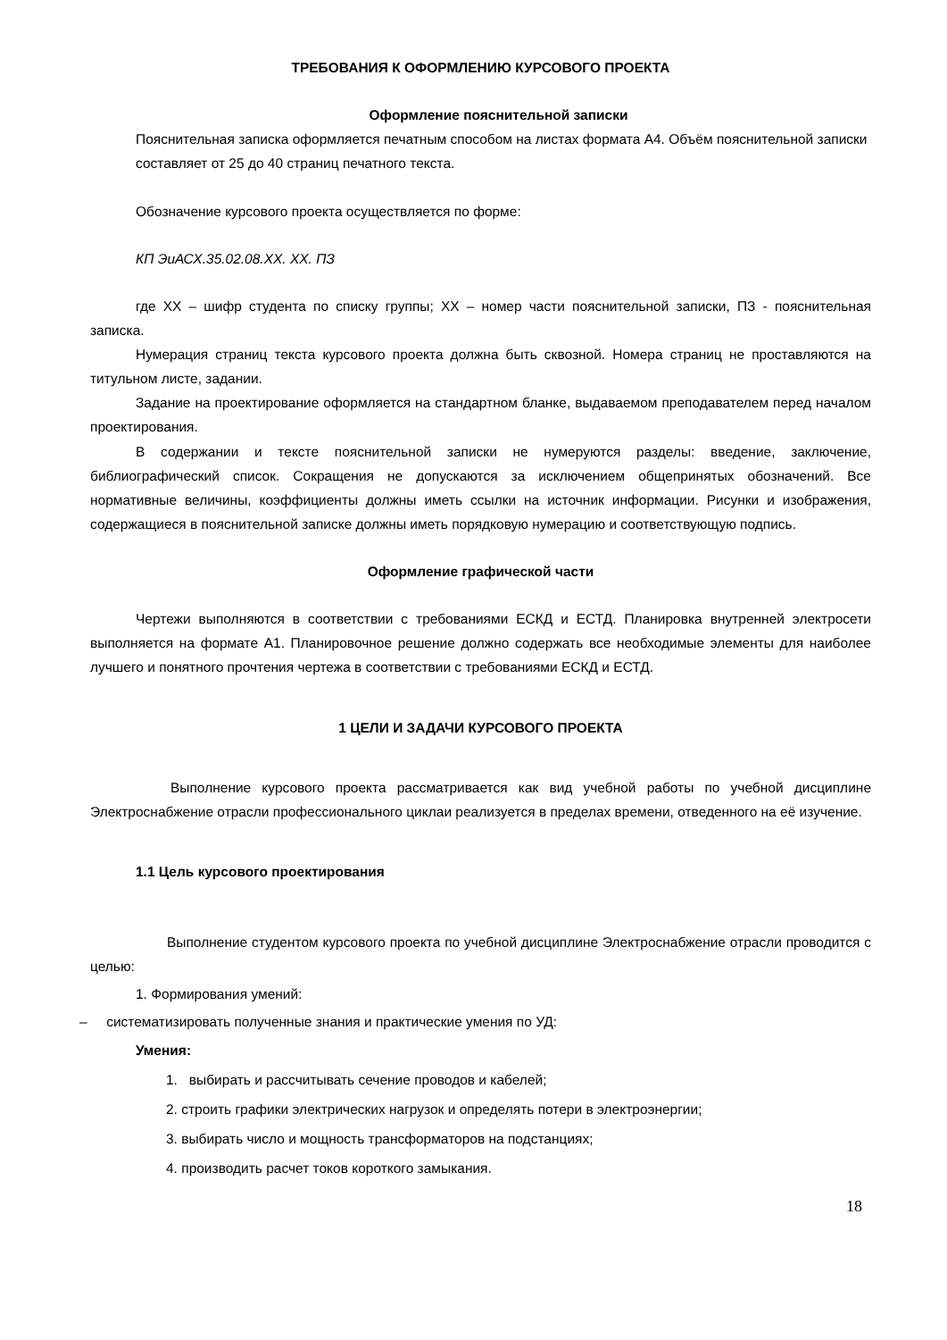ТРЕБОВАНИЯ К ОФОРМЛЕНИЮ КУРСОВОГО ПРОЕКТА
Оформление пояснительной записки
Пояснительная записка оформляется печатным способом на листах формата А4. Объём пояснительной записки составляет от 25 до 40 страниц печатного текста.
Обозначение курсового проекта осуществляется по форме:
КП ЭиАСХ.35.02.08.ХХ. ХХ. ПЗ
где ХХ – шифр студента по списку группы; ХХ – номер части пояснительной записки, ПЗ - пояснительная записка.
Нумерация страниц текста курсового проекта должна быть сквозной. Номера страниц не проставляются на титульном листе, задании.
Задание на проектирование оформляется на стандартном бланке, выдаваемом преподавателем перед началом проектирования.
В содержании и тексте пояснительной записки не нумеруются разделы: введение, заключение, библиографический список. Сокращения не допускаются за исключением общепринятых обозначений. Все нормативные величины, коэффициенты должны иметь ссылки на источник информации. Рисунки и изображения, содержащиеся в пояснительной записке должны иметь порядковую нумерацию и соответствующую подпись.
Оформление графической части
Чертежи выполняются в соответствии с требованиями ЕСКД и ЕСТД. Планировка внутренней электросети выполняется на формате А1. Планировочное решение должно содержать все необходимые элементы для наиболее лучшего и понятного прочтения чертежа в соответствии с требованиями ЕСКД и ЕСТД.
1 ЦЕЛИ И ЗАДАЧИ КУРСОВОГО ПРОЕКТА
Выполнение курсового проекта рассматривается как вид учебной работы по учебной дисциплине Электроснабжение отрасли профессионального циклаи реализуется в пределах времени, отведенного на её изучение.
1.1 Цель курсового проектирования
Выполнение студентом курсового проекта по учебной дисциплине Электроснабжение отрасли проводится с целью:
1. Формирования умений:
– систематизировать полученные знания и практические умения по УД:
Умения:
1. выбирать и рассчитывать сечение проводов и кабелей;
2. строить графики электрических нагрузок и определять потери в электроэнергии;
3. выбирать число и мощность трансформаторов на подстанциях;
4. производить расчет токов короткого замыкания.
18